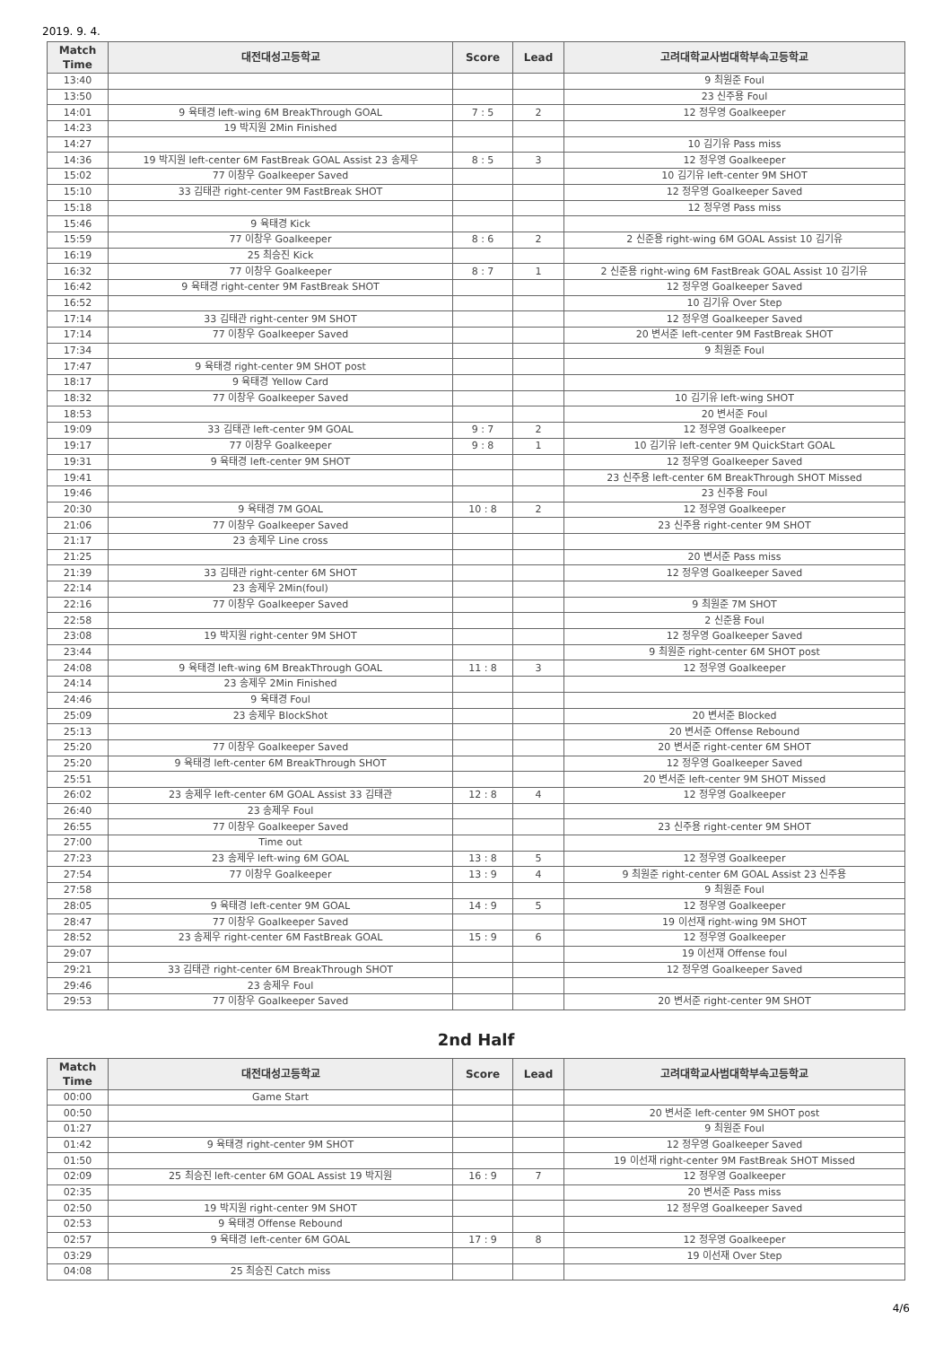2019. 9. 4.
| Match Time | 대전대성고등학교 | Score | Lead | 고려대학교사범대학부속고등학교 |
| --- | --- | --- | --- | --- |
| 13:40 | | | | 9 최원준 Foul |
| 13:50 | | | | 23 신주용 Foul |
| 14:01 | 9 육태경 left-wing 6M BreakThrough GOAL | 7 : 5 | 2 | 12 정우영 Goalkeeper |
| 14:23 | 19 박지원 2Min Finished | | | |
| 14:27 | | | | 10 김기유 Pass miss |
| 14:36 | 19 박지원 left-center 6M FastBreak GOAL Assist 23 송제우 | 8 : 5 | 3 | 12 정우영 Goalkeeper |
| 15:02 | 77 이창우 Goalkeeper Saved | | | 10 김기유 left-center 9M SHOT |
| 15:10 | 33 김태관 right-center 9M FastBreak SHOT | | | 12 정우영 Goalkeeper Saved |
| 15:18 | | | | 12 정우영 Pass miss |
| 15:46 | 9 육태경 Kick | | | |
| 15:59 | 77 이창우 Goalkeeper | 8 : 6 | 2 | 2 신준용 right-wing 6M GOAL Assist 10 김기유 |
| 16:19 | 25 최승진 Kick | | | |
| 16:32 | 77 이창우 Goalkeeper | 8 : 7 | 1 | 2 신준용 right-wing 6M FastBreak GOAL Assist 10 김기유 |
| 16:42 | 9 육태경 right-center 9M FastBreak SHOT | | | 12 정우영 Goalkeeper Saved |
| 16:52 | | | | 10 김기유 Over Step |
| 17:14 | 33 김태관 right-center 9M SHOT | | | 12 정우영 Goalkeeper Saved |
| 17:14 | 77 이창우 Goalkeeper Saved | | | 20 변서준 left-center 9M FastBreak SHOT |
| 17:34 | | | | 9 최원준 Foul |
| 17:47 | 9 육태경 right-center 9M SHOT post | | | |
| 18:17 | 9 육태경 Yellow Card | | | |
| 18:32 | 77 이창우 Goalkeeper Saved | | | 10 김기유 left-wing SHOT |
| 18:53 | | | | 20 변서준 Foul |
| 19:09 | 33 김태관 left-center 9M GOAL | 9 : 7 | 2 | 12 정우영 Goalkeeper |
| 19:17 | 77 이창우 Goalkeeper | 9 : 8 | 1 | 10 김기유 left-center 9M QuickStart GOAL |
| 19:31 | 9 육태경 left-center 9M SHOT | | | 12 정우영 Goalkeeper Saved |
| 19:41 | | | | 23 신주용 left-center 6M BreakThrough SHOT Missed |
| 19:46 | | | | 23 신주용 Foul |
| 20:30 | 9 육태경 7M GOAL | 10 : 8 | 2 | 12 정우영 Goalkeeper |
| 21:06 | 77 이창우 Goalkeeper Saved | | | 23 신주용 right-center 9M SHOT |
| 21:17 | 23 송제우 Line cross | | | |
| 21:25 | | | | 20 변서준 Pass miss |
| 21:39 | 33 김태관 right-center 6M SHOT | | | 12 정우영 Goalkeeper Saved |
| 22:14 | 23 송제우 2Min(foul) | | | |
| 22:16 | 77 이창우 Goalkeeper Saved | | | 9 최원준 7M SHOT |
| 22:58 | | | | 2 신준용 Foul |
| 23:08 | 19 박지원 right-center 9M SHOT | | | 12 정우영 Goalkeeper Saved |
| 23:44 | | | | 9 최원준 right-center 6M SHOT post |
| 24:08 | 9 육태경 left-wing 6M BreakThrough GOAL | 11 : 8 | 3 | 12 정우영 Goalkeeper |
| 24:14 | 23 송제우 2Min Finished | | | |
| 24:46 | 9 육태경 Foul | | | |
| 25:09 | 23 송제우 BlockShot | | | 20 변서준 Blocked |
| 25:13 | | | | 20 변서준 Offense Rebound |
| 25:20 | 77 이창우 Goalkeeper Saved | | | 20 변서준 right-center 6M SHOT |
| 25:20 | 9 육태경 left-center 6M BreakThrough SHOT | | | 12 정우영 Goalkeeper Saved |
| 25:51 | | | | 20 변서준 left-center 9M SHOT Missed |
| 26:02 | 23 송제우 left-center 6M GOAL Assist 33 김태관 | 12 : 8 | 4 | 12 정우영 Goalkeeper |
| 26:40 | 23 송제우 Foul | | | |
| 26:55 | 77 이창우 Goalkeeper Saved | | | 23 신주용 right-center 9M SHOT |
| 27:00 | Time out | | | |
| 27:23 | 23 송제우 left-wing 6M GOAL | 13 : 8 | 5 | 12 정우영 Goalkeeper |
| 27:54 | 77 이창우 Goalkeeper | 13 : 9 | 4 | 9 최원준 right-center 6M GOAL Assist 23 신주용 |
| 27:58 | | | | 9 최원준 Foul |
| 28:05 | 9 육태경 left-center 9M GOAL | 14 : 9 | 5 | 12 정우영 Goalkeeper |
| 28:47 | 77 이창우 Goalkeeper Saved | | | 19 이선재 right-wing 9M SHOT |
| 28:52 | 23 송제우 right-center 6M FastBreak GOAL | 15 : 9 | 6 | 12 정우영 Goalkeeper |
| 29:07 | | | | 19 이선재 Offense foul |
| 29:21 | 33 김태관 right-center 6M BreakThrough SHOT | | | 12 정우영 Goalkeeper Saved |
| 29:46 | 23 송제우 Foul | | | |
| 29:53 | 77 이창우 Goalkeeper Saved | | | 20 변서준 right-center 9M SHOT |
2nd Half
| Match Time | 대전대성고등학교 | Score | Lead | 고려대학교사범대학부속고등학교 |
| --- | --- | --- | --- | --- |
| 00:00 | Game Start | | | |
| 00:50 | | | | 20 변서준 left-center 9M SHOT post |
| 01:27 | | | | 9 최원준 Foul |
| 01:42 | 9 육태경 right-center 9M SHOT | | | 12 정우영 Goalkeeper Saved |
| 01:50 | | | | 19 이선재 right-center 9M FastBreak SHOT Missed |
| 02:09 | 25 최승진 left-center 6M GOAL Assist 19 박지원 | 16 : 9 | 7 | 12 정우영 Goalkeeper |
| 02:35 | | | | 20 변서준 Pass miss |
| 02:50 | 19 박지원 right-center 9M SHOT | | | 12 정우영 Goalkeeper Saved |
| 02:53 | 9 육태경 Offense Rebound | | | |
| 02:57 | 9 육태경 left-center 6M GOAL | 17 : 9 | 8 | 12 정우영 Goalkeeper |
| 03:29 | | | | 19 이선재 Over Step |
| 04:08 | 25 최승진 Catch miss | | | |
4/6